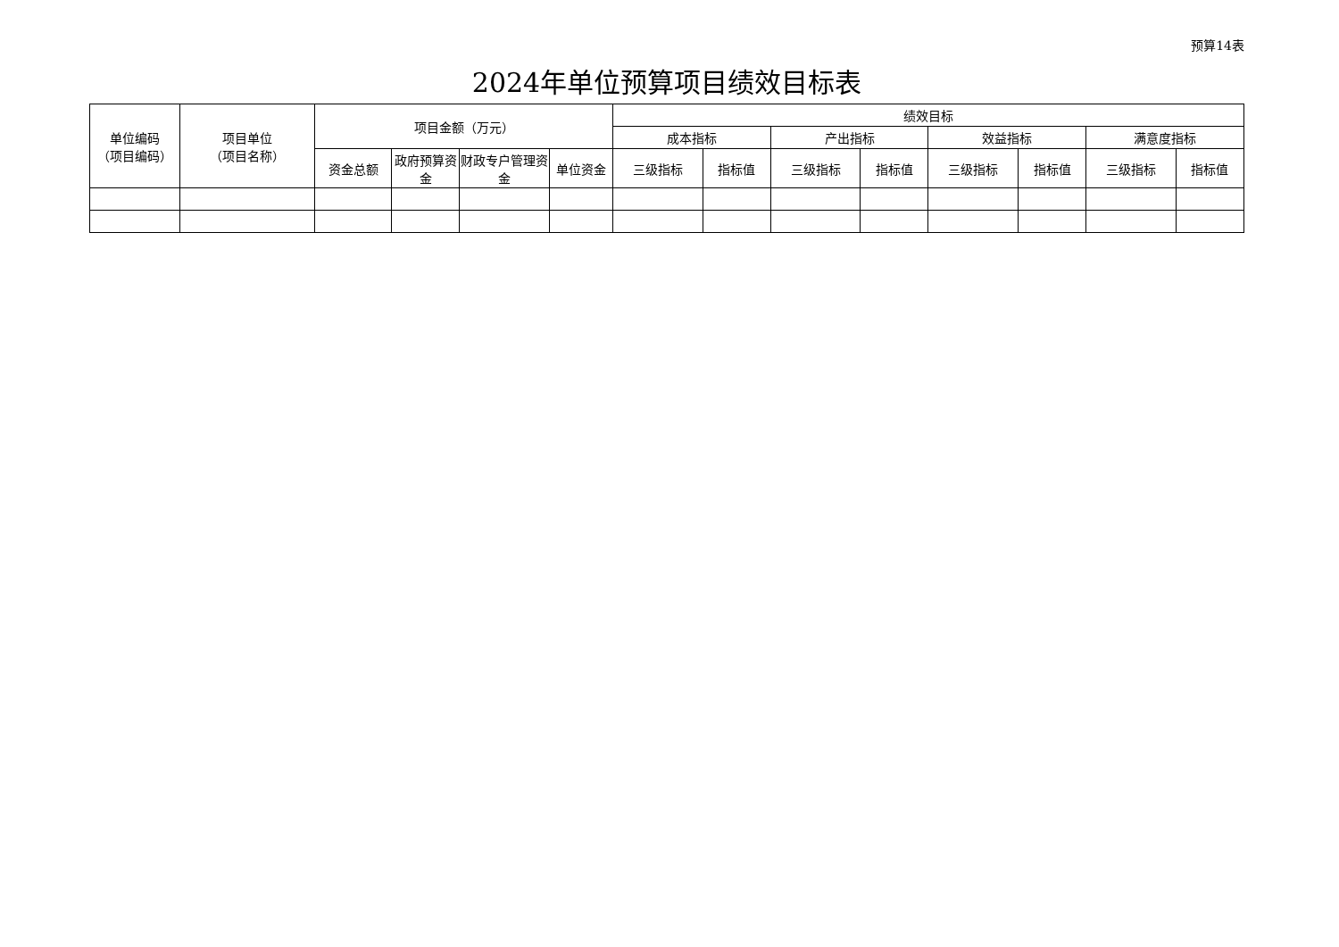预算14表
2024年单位预算项目绩效目标表
| 单位编码 （项目编码） | 项目单位 （项目名称） | 项目金额（万元） | | | | 绩效目标 | | | | | | | |
| --- | --- | --- | --- | --- | --- | --- | --- | --- | --- | --- | --- | --- | --- |
| | | | | | | 成本指标 | | 产出指标 | | 效益指标 | | 满意度指标 | |
| | | 资金总额 | 政府预算资金 | 财政专户管理资金 | 单位资金 | 三级指标 | 指标值 | 三级指标 | 指标值 | 三级指标 | 指标值 | 三级指标 | 指标值 |